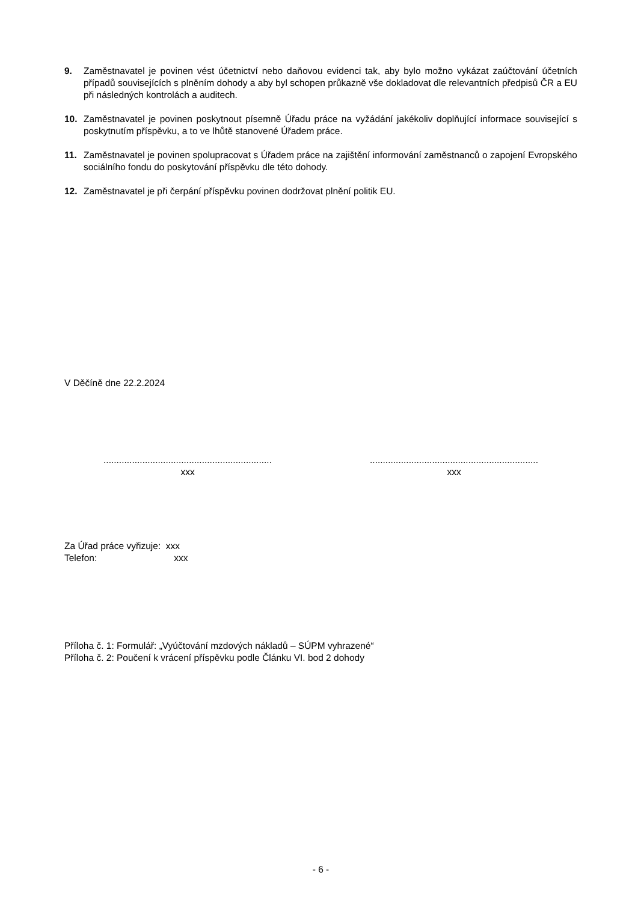9. Zaměstnavatel je povinen vést účetnictví nebo daňovou evidenci tak, aby bylo možno vykázat zaúčtování účetních případů souvisejících s plněním dohody a aby byl schopen průkazně vše dokladovat dle relevantních předpisů ČR a EU při následných kontrolách a auditech.
10. Zaměstnavatel je povinen poskytnout písemně Úřadu práce na vyžádání jakékoliv doplňující informace související s poskytnutím příspěvku, a to ve lhůtě stanovené Úřadem práce.
11. Zaměstnavatel je povinen spolupracovat s Úřadem práce na zajištění informování zaměstnanců o zapojení Evropského sociálního fondu do poskytování příspěvku dle této dohody.
12. Zaměstnavatel je při čerpání příspěvku povinen dodržovat plnění politik EU.
V Děčíně dne 22.2.2024
.................................................................
xxx
.................................................................
xxx
Za Úřad práce vyřizuje: xxx
Telefon: xxx
Příloha č. 1: Formulář: „Vyúčtování mzdových nákladů – SÚPM vyhrazené“
Příloha č. 2: Poučení k vrácení příspěvku podle Článku VI. bod 2 dohody
- 6 -